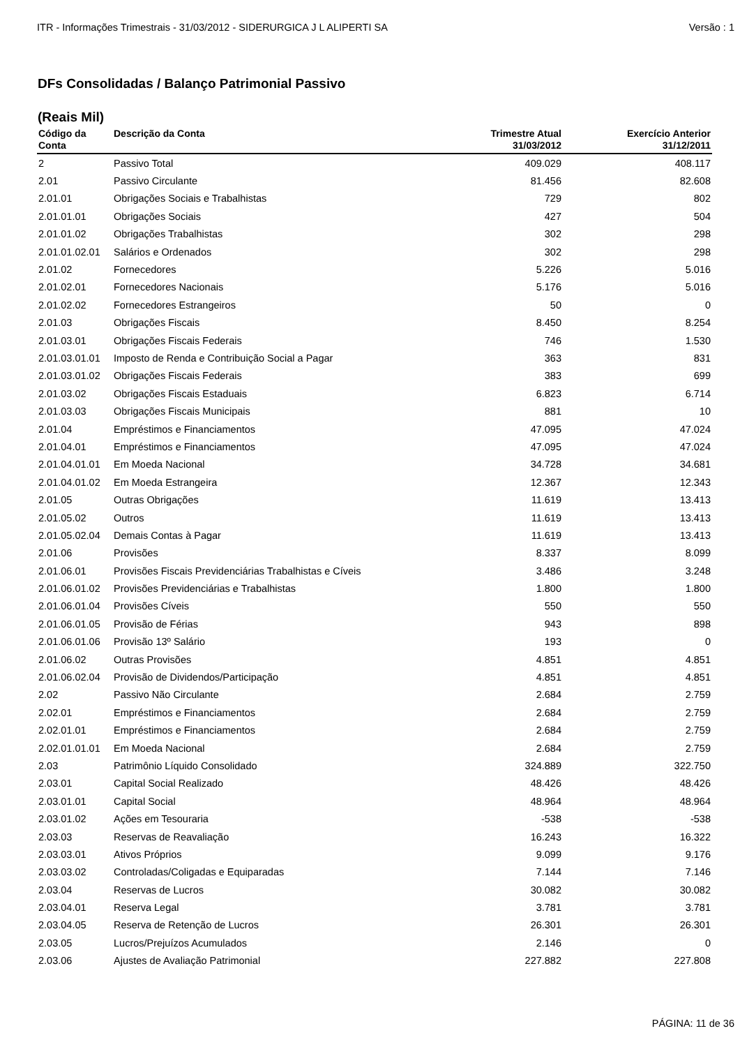ITR - Informações Trimestrais - 31/03/2012 - SIDERURGICA J L ALIPERTI SA Versão : 1
DFs Consolidadas / Balanço Patrimonial Passivo
(Reais Mil)
| Código da Conta | Descrição da Conta | Trimestre Atual 31/03/2012 | Exercício Anterior 31/12/2011 |
| --- | --- | --- | --- |
| 2 | Passivo Total | 409.029 | 408.117 |
| 2.01 | Passivo Circulante | 81.456 | 82.608 |
| 2.01.01 | Obrigações Sociais e Trabalhistas | 729 | 802 |
| 2.01.01.01 | Obrigações Sociais | 427 | 504 |
| 2.01.01.02 | Obrigações Trabalhistas | 302 | 298 |
| 2.01.01.02.01 | Salários e Ordenados | 302 | 298 |
| 2.01.02 | Fornecedores | 5.226 | 5.016 |
| 2.01.02.01 | Fornecedores Nacionais | 5.176 | 5.016 |
| 2.01.02.02 | Fornecedores Estrangeiros | 50 | 0 |
| 2.01.03 | Obrigações Fiscais | 8.450 | 8.254 |
| 2.01.03.01 | Obrigações Fiscais Federais | 746 | 1.530 |
| 2.01.03.01.01 | Imposto de Renda e Contribuição Social a Pagar | 363 | 831 |
| 2.01.03.01.02 | Obrigações Fiscais Federais | 383 | 699 |
| 2.01.03.02 | Obrigações Fiscais Estaduais | 6.823 | 6.714 |
| 2.01.03.03 | Obrigações Fiscais Municipais | 881 | 10 |
| 2.01.04 | Empréstimos e Financiamentos | 47.095 | 47.024 |
| 2.01.04.01 | Empréstimos e Financiamentos | 47.095 | 47.024 |
| 2.01.04.01.01 | Em Moeda Nacional | 34.728 | 34.681 |
| 2.01.04.01.02 | Em Moeda Estrangeira | 12.367 | 12.343 |
| 2.01.05 | Outras Obrigações | 11.619 | 13.413 |
| 2.01.05.02 | Outros | 11.619 | 13.413 |
| 2.01.05.02.04 | Demais Contas à Pagar | 11.619 | 13.413 |
| 2.01.06 | Provisões | 8.337 | 8.099 |
| 2.01.06.01 | Provisões Fiscais Previdenciárias Trabalhistas e Cíveis | 3.486 | 3.248 |
| 2.01.06.01.02 | Provisões Previdenciárias e Trabalhistas | 1.800 | 1.800 |
| 2.01.06.01.04 | Provisões Cíveis | 550 | 550 |
| 2.01.06.01.05 | Provisão de Férias | 943 | 898 |
| 2.01.06.01.06 | Provisão 13º Salário | 193 | 0 |
| 2.01.06.02 | Outras Provisões | 4.851 | 4.851 |
| 2.01.06.02.04 | Provisão de Dividendos/Participação | 4.851 | 4.851 |
| 2.02 | Passivo Não Circulante | 2.684 | 2.759 |
| 2.02.01 | Empréstimos e Financiamentos | 2.684 | 2.759 |
| 2.02.01.01 | Empréstimos e Financiamentos | 2.684 | 2.759 |
| 2.02.01.01.01 | Em Moeda Nacional | 2.684 | 2.759 |
| 2.03 | Patrimônio Líquido Consolidado | 324.889 | 322.750 |
| 2.03.01 | Capital Social Realizado | 48.426 | 48.426 |
| 2.03.01.01 | Capital Social | 48.964 | 48.964 |
| 2.03.01.02 | Ações em Tesouraria | -538 | -538 |
| 2.03.03 | Reservas de Reavaliação | 16.243 | 16.322 |
| 2.03.03.01 | Ativos Próprios | 9.099 | 9.176 |
| 2.03.03.02 | Controladas/Coligadas e Equiparadas | 7.144 | 7.146 |
| 2.03.04 | Reservas de Lucros | 30.082 | 30.082 |
| 2.03.04.01 | Reserva Legal | 3.781 | 3.781 |
| 2.03.04.05 | Reserva de Retenção de Lucros | 26.301 | 26.301 |
| 2.03.05 | Lucros/Prejuízos Acumulados | 2.146 | 0 |
| 2.03.06 | Ajustes de Avaliação Patrimonial | 227.882 | 227.808 |
PÁGINA: 11 de 36